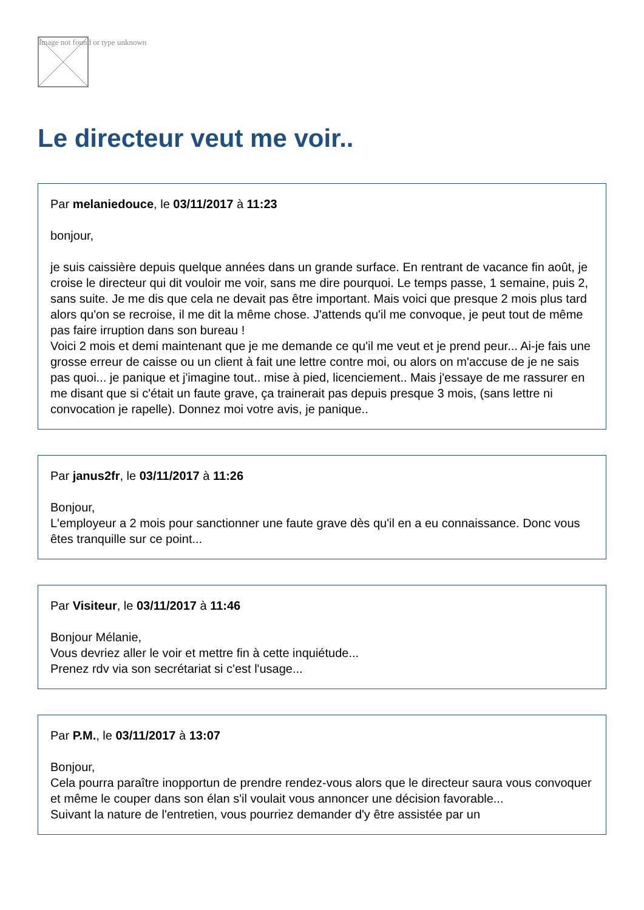Image not found or type unknown
Le directeur veut me voir..
Par melaniedouce, le 03/11/2017 à 11:23
bonjour,
je suis caissière depuis quelque années dans un grande surface. En rentrant de vacance fin août, je croise le directeur qui dit vouloir me voir, sans me dire pourquoi. Le temps passe, 1 semaine, puis 2, sans suite. Je me dis que cela ne devait pas être important. Mais voici que presque 2 mois plus tard alors qu'on se recroise, il me dit la même chose. J'attends qu'il me convoque, je peut tout de même pas faire irruption dans son bureau !
Voici 2 mois et demi maintenant que je me demande ce qu'il me veut et je prend peur... Ai-je fais une grosse erreur de caisse ou un client à fait une lettre contre moi, ou alors on m'accuse de je ne sais pas quoi... je panique et j'imagine tout.. mise à pied, licenciement.. Mais j'essaye de me rassurer en me disant que si c'était un faute grave, ça trainerait pas depuis presque 3 mois, (sans lettre ni convocation je rapelle). Donnez moi votre avis, je panique..
Par janus2fr, le 03/11/2017 à 11:26
Bonjour,
L'employeur a 2 mois pour sanctionner une faute grave dès qu'il en a eu connaissance. Donc vous êtes tranquille sur ce point...
Par Visiteur, le 03/11/2017 à 11:46
Bonjour Mélanie,
Vous devriez aller le voir et mettre fin à cette inquiétude...
Prenez rdv via son secrétariat si c'est l'usage...
Par P.M., le 03/11/2017 à 13:07
Bonjour,
Cela pourra paraître inopportun de prendre rendez-vous alors que le directeur saura vous convoquer et même le couper dans son élan s'il voulait vous annoncer une décision favorable...
Suivant la nature de l'entretien, vous pourriez demander d'y être assistée par un